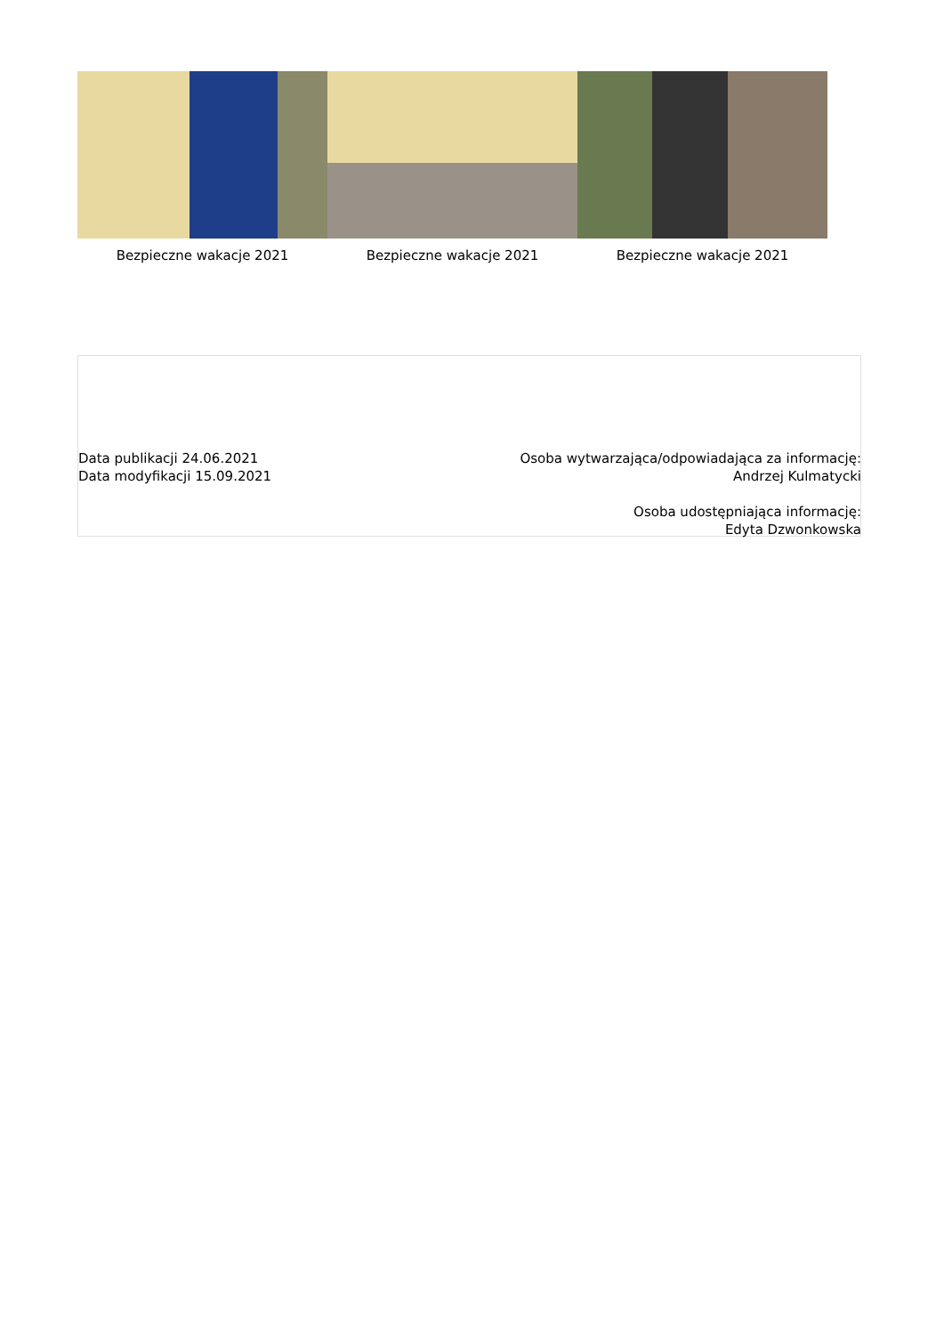Bezpieczne wakacje 2021 Bezpieczne wakacje 2021 Bezpieczne wakacje 2021
Data publikacji 24.06.2021
Data modyfikacji 15.09.2021
Osoba wytwarzająca/odpowiadająca za informację:
Andrzej Kulmatycki
Osoba udostępniająca informację:
Edyta Dzwonkowska